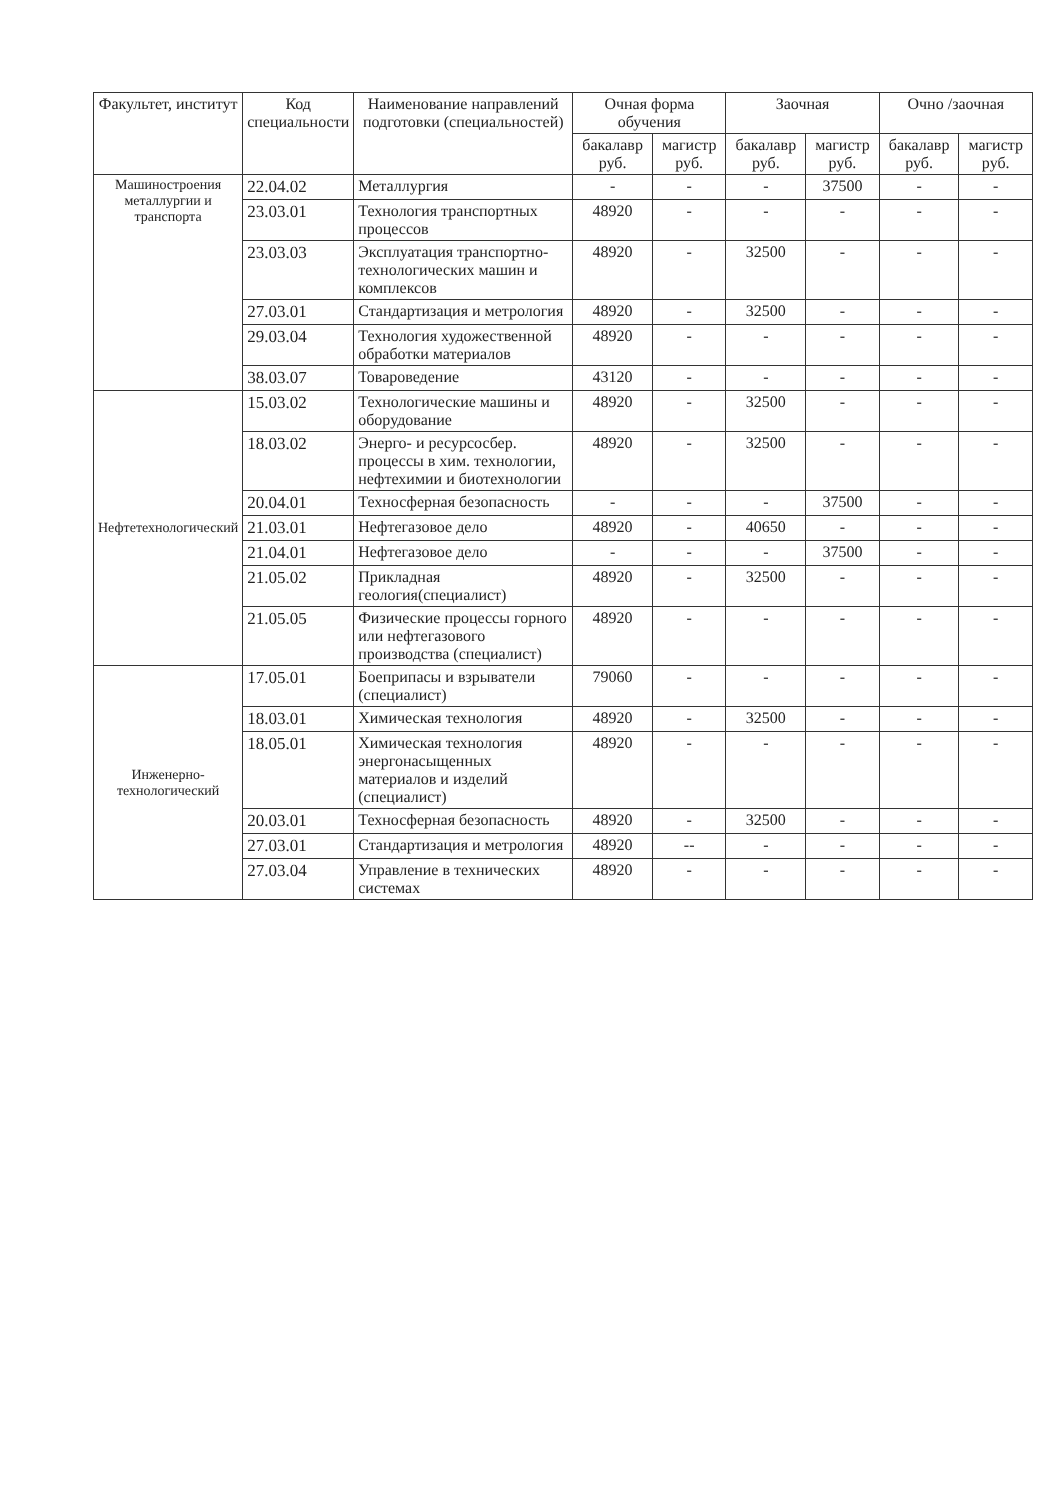| Факультет, институт | Код специальности | Наименование направлений подготовки (специальностей) | Очная форма обучения | | Заочная | | Очно /заочная | |
| --- | --- | --- | --- | --- | --- | --- | --- | --- |
| | | | бакалавр руб. | магистр руб. | бакалавр руб. | магистр руб. | бакалавр руб. | магистр руб. |
| Машиностроения металлургии и транспорта | 22.04.02 | Металлургия | - | - | - | 37500 | - | - |
| | 23.03.01 | Технология транспортных процессов | 48920 | - | - | - | - | - |
| | 23.03.03 | Эксплуатация транспортно-технологических машин и комплексов | 48920 | - | 32500 | - | - | - |
| | 27.03.01 | Стандартизация и метрология | 48920 | - | 32500 | - | - | - |
| | 29.03.04 | Технология художественной обработки материалов | 48920 | - | - | - | - | - |
| | 38.03.07 | Товароведение | 43120 | - | - | - | - | - |
| Нефтетехнологический | 15.03.02 | Технологические машины и оборудование | 48920 | - | 32500 | - | - | - |
| | 18.03.02 | Энерго- и ресурсосбер. процессы в хим. технологии, нефтехимии и биотехнологии | 48920 | - | 32500 | - | - | - |
| | 20.04.01 | Техносферная безопасность | - | - | - | 37500 | - | - |
| | 21.03.01 | Нефтегазовое дело | 48920 | - | 40650 | - | - | - |
| | 21.04.01 | Нефтегазовое дело | - | - | - | 37500 | - | - |
| | 21.05.02 | Прикладная геология(специалист) | 48920 | - | 32500 | - | - | - |
| | 21.05.05 | Физические процессы горного или нефтегазового производства (специалист) | 48920 | - | - | - | - | - |
| Инженерно-технологический | 17.05.01 | Боеприпасы и взрыватели (специалист) | 79060 | - | - | - | - | - |
| | 18.03.01 | Химическая технология | 48920 | - | 32500 | - | - | - |
| | 18.05.01 | Химическая технология энергонасыщенных материалов и изделий (специалист) | 48920 | - | - | - | - | - |
| | 20.03.01 | Техносферная безопасность | 48920 | - | 32500 | - | - | - |
| | 27.03.01 | Стандартизация и метрология | 48920 | -- | - | - | - | - |
| | 27.03.04 | Управление в технических системах | 48920 | - | - | - | - | - |